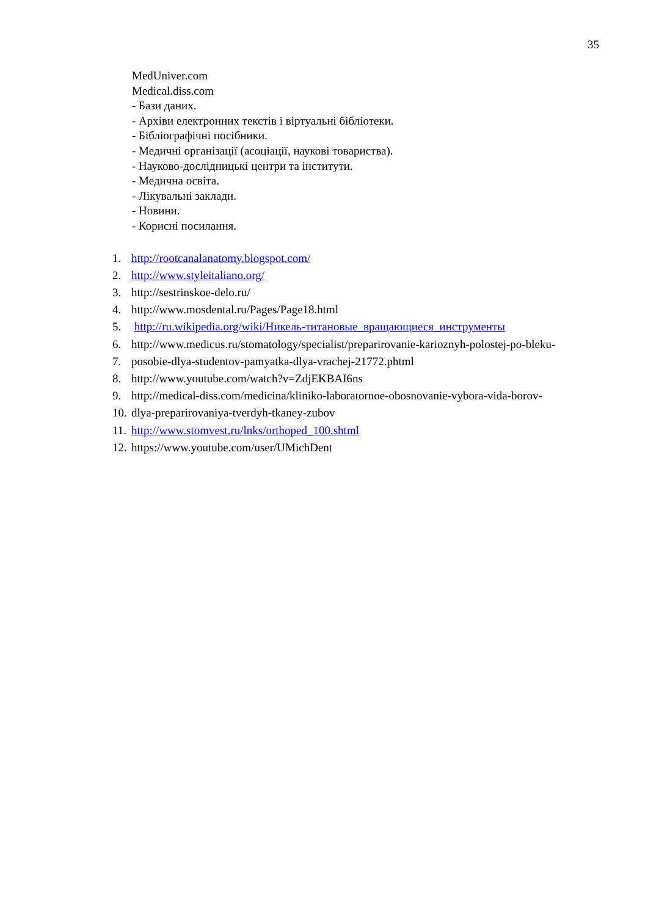35
MedUniver.com
Medical.diss.com
- Бази даних.
- Архіви електронних текстів і віртуальні бібліотеки.
- Бібліографічні посібники.
- Медичні організації (асоціації, наукові товариства).
- Науково-дослідницькі центри та інститути.
- Медична освіта.
- Лікувальні заклади.
- Новини.
- Корисні посилання.
1. http://rootcanalanatomy.blogspot.com/
2. http://www.styleitaliano.org/
3. http://sestrinskoe-delo.ru/
4. http://www.mosdental.ru/Pages/Page18.html
5. http://ru.wikipedia.org/wiki/Никель-титановые_вращающиеся_инструменты
6. http://www.medicus.ru/stomatology/specialist/preparirovanie-karioznyh-polostej-po-bleku-
7. posobie-dlya-studentov-pamyatka-dlya-vrachej-21772.phtml
8. http://www.youtube.com/watch?v=ZdjEKBAI6ns
9. http://medical-diss.com/medicina/kliniko-laboratornoe-obosnovanie-vybora-vida-borov-
10. dlya-preparirovaniya-tverdyh-tkaney-zubov
11. http://www.stomvest.ru/lnks/orthoped_100.shtml
12. https://www.youtube.com/user/UMichDent